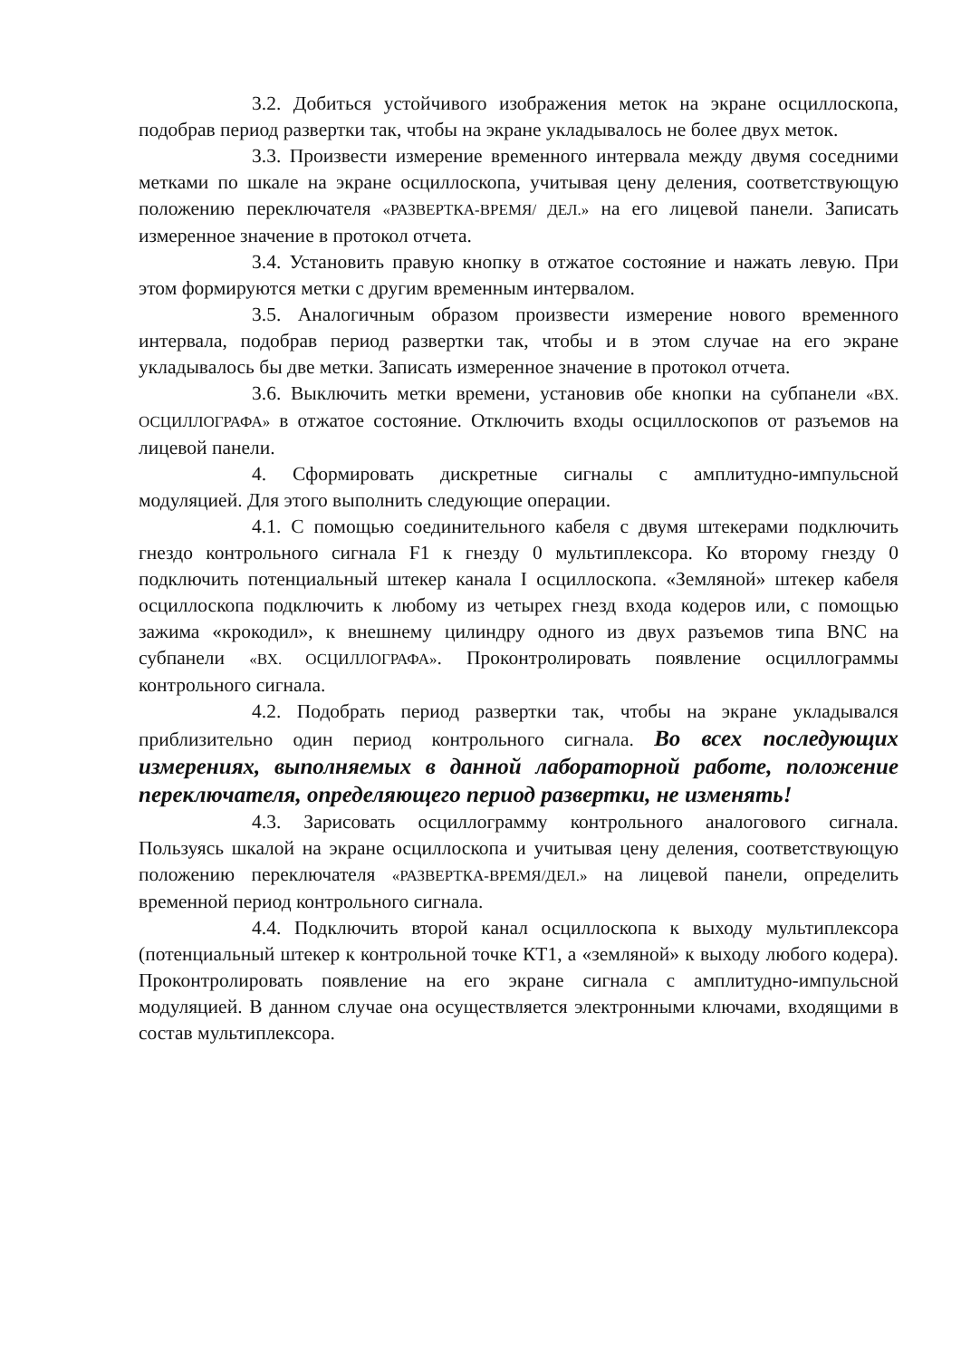3.2. Добиться устойчивого изображения меток на экране осциллоскопа, подобрав период развертки так, чтобы на экране укладывалось не более двух меток.
3.3. Произвести измерение временного интервала между двумя соседними метками по шкале на экране осциллоскопа, учитывая цену деления, соответствующую положению переключателя «РАЗВЕРТКА-ВРЕМЯ/ ДЕЛ.» на его лицевой панели. Записать измеренное значение в протокол отчета.
3.4. Установить правую кнопку в отжатое состояние и нажать левую. При этом формируются метки с другим временным интервалом.
3.5. Аналогичным образом произвести измерение нового временного интервала, подобрав период развертки так, чтобы и в этом случае на его экране укладывалось бы две метки. Записать измеренное значение в протокол отчета.
3.6. Выключить метки времени, установив обе кнопки на субпанели «ВХ. ОСЦИЛЛОГРАФА» в отжатое состояние. Отключить входы осциллоскопов от разъемов на лицевой панели.
4. Сформировать дискретные сигналы с амплитудно-импульсной модуляцией. Для этого выполнить следующие операции.
4.1. С помощью соединительного кабеля с двумя штекерами подключить гнездо контрольного сигнала F1 к гнезду 0 мультиплексора. Ко второму гнезду 0 подключить потенциальный штекер канала I осциллоскопа. «Земляной» штекер кабеля осциллоскопа подключить к любому из четырех гнезд входа кодеров или, с помощью зажима «крокодил», к внешнему цилиндру одного из двух разъемов типа BNC на субпанели «ВХ. ОСЦИЛЛОГРАФА». Проконтролировать появление осциллограммы контрольного сигнала.
4.2. Подобрать период развертки так, чтобы на экране укладывался приблизительно один период контрольного сигнала. Во всех последующих измерениях, выполняемых в данной лабораторной работе, положение переключателя, определяющего период развертки, не изменять!
4.3. Зарисовать осциллограмму контрольного аналогового сигнала. Пользуясь шкалой на экране осциллоскопа и учитывая цену деления, соответствующую положению переключателя «РАЗВЕРТКА-ВРЕМЯ/ДЕЛ.» на лицевой панели, определить временной период контрольного сигнала.
4.4. Подключить второй канал осциллоскопа к выходу мультиплексора (потенциальный штекер к контрольной точке КТ1, а «земляной» к выходу любого кодера). Проконтролировать появление на его экране сигнала с амплитудно-импульсной модуляцией. В данном случае она осуществляется электронными ключами, входящими в состав мультиплексора.